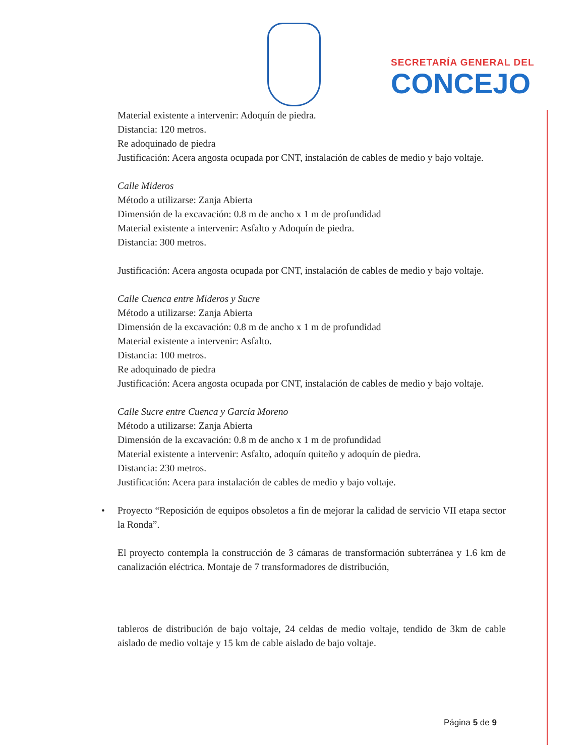SECRETARÍA GENERAL DEL
CONCEJO
Material existente a intervenir: Adoquín de piedra.
Distancia: 120 metros.
Re adoquinado de piedra
Justificación: Acera angosta ocupada por CNT, instalación de cables de medio y bajo voltaje.
Calle Mideros
Método a utilizarse: Zanja Abierta
Dimensión de la excavación: 0.8 m de ancho x 1 m de profundidad
Material existente a intervenir: Asfalto y Adoquín de piedra.
Distancia: 300 metros.
Justificación: Acera angosta ocupada por CNT, instalación de cables de medio y bajo voltaje.
Calle Cuenca entre Mideros y Sucre
Método a utilizarse: Zanja Abierta
Dimensión de la excavación: 0.8 m de ancho x 1 m de profundidad
Material existente a intervenir: Asfalto.
Distancia: 100 metros.
Re adoquinado de piedra
Justificación: Acera angosta ocupada por CNT, instalación de cables de medio y bajo voltaje.
Calle Sucre entre Cuenca y García Moreno
Método a utilizarse: Zanja Abierta
Dimensión de la excavación: 0.8 m de ancho x 1 m de profundidad
Material existente a intervenir: Asfalto, adoquín quiteño y adoquín de piedra.
Distancia: 230 metros.
Justificación: Acera para instalación de cables de medio y bajo voltaje.
• Proyecto “Reposición de equipos obsoletos a fin de mejorar la calidad de servicio VII etapa sector la Ronda”.
El proyecto contempla la construcción de 3 cámaras de transformación subterránea y 1.6 km de canalización eléctrica. Montaje de 7 transformadores de distribución,
tableros de distribución de bajo voltaje, 24 celdas de medio voltaje, tendido de 3km de cable aislado de medio voltaje y 15 km de cable aislado de bajo voltaje.
Página 5 de 9